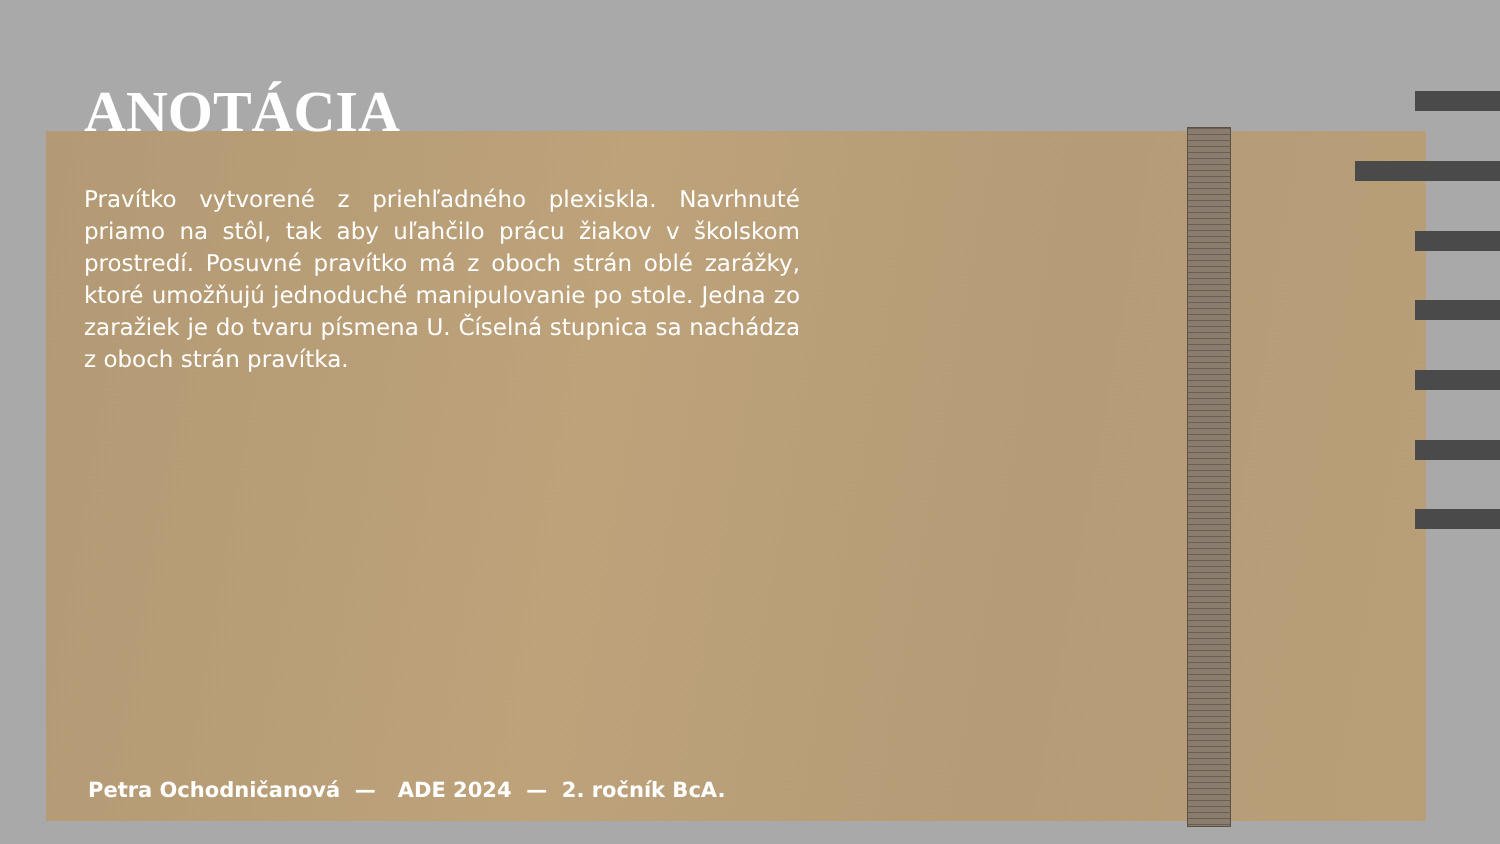ANOTÁCIA
Pravítko vytvorené z priehľadného plexiskla. Navrhnuté priamo na stôl, tak aby uľahčilo prácu žiakov v školskom prostredí. Posuvné pravítko má z oboch strán oblé zarážky, ktoré umožňujú jednoduché manipulovanie po stole. Jedna zo zaražiek je do tvaru písmena U. Číselná stupnica sa nachádza z oboch strán pravítka.
Petra Ochodničanová — ADE 2024 — 2. ročník BcA.